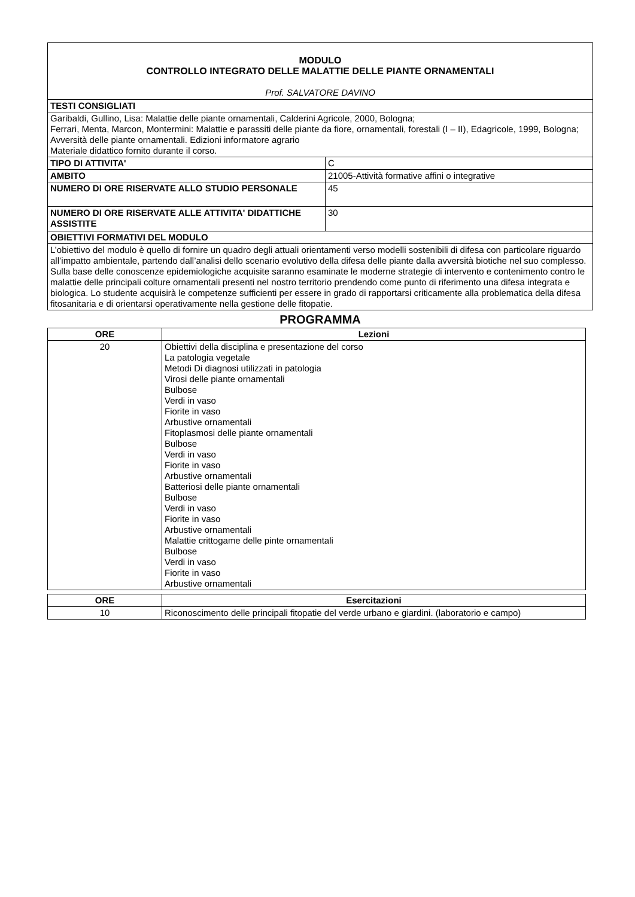| MODULO CONTROLLO INTEGRATO DELLE MALATTIE DELLE PIANTE ORNAMENTALI Prof. SALVATORE DAVINO | |
| TESTI CONSIGLIATI | |
| Garibaldi, Gullino, Lisa: Malattie delle piante ornamentali, Calderini Agricole, 2000, Bologna; Ferrari, Menta, Marcon, Montermini: Malattie e parassiti delle piante da fiore, ornamentali, forestali (I – II), Edagricole, 1999, Bologna; Avversità delle piante ornamentali. Edizioni informatore agrario Materiale didattico fornito durante il corso. | |
| TIPO DI ATTIVITA' | C |
| AMBITO | 21005-Attività formative affini o integrative |
| NUMERO DI ORE RISERVATE ALLO STUDIO PERSONALE | 45 |
| NUMERO DI ORE RISERVATE ALLE ATTIVITA' DIDATTICHE ASSISTITE | 30 |
| OBIETTIVI FORMATIVI DEL MODULO | |
| L’obiettivo del modulo è quello di fornire un quadro degli attuali orientamenti verso modelli sostenibili di difesa con particolare riguardo all’impatto ambientale, partendo dall’analisi dello scenario evolutivo della difesa delle piante dalla avversità biotiche nel suo complesso. Sulla base delle conoscenze epidemiologiche acquisite saranno esaminate le moderne strategie di intervento e contenimento contro le malattie delle principali colture ornamentali presenti nel nostro territorio prendendo come punto di riferimento una difesa integrata e biologica. Lo studente acquisirà le competenze sufficienti per essere in grado di rapportarsi criticamente alla problematica della difesa fitosanitaria e di orientarsi operativamente nella gestione delle fitopatie. | |
PROGRAMMA
| ORE | Lezioni |
| --- | --- |
| 20 | Obiettivi della disciplina e presentazione del corso La patologia vegetale Metodi Di diagnosi utilizzati in patologia Virosi delle piante ornamentali Bulbose Verdi in vaso Fiorite in vaso Arbustive ornamentali Fitoplasmosi delle piante ornamentali Bulbose Verdi in vaso Fiorite in vaso Arbustive ornamentali Batteriosi delle piante ornamentali Bulbose Verdi in vaso Fiorite in vaso Arbustive ornamentali Malattie crittogame delle pinte ornamentali Bulbose Verdi in vaso Fiorite in vaso Arbustive ornamentali |
| ORE | Esercitazioni |
| --- | --- |
| 10 | Riconoscimento delle principali fitopatie del verde urbano e giardini. (laboratorio e campo) |